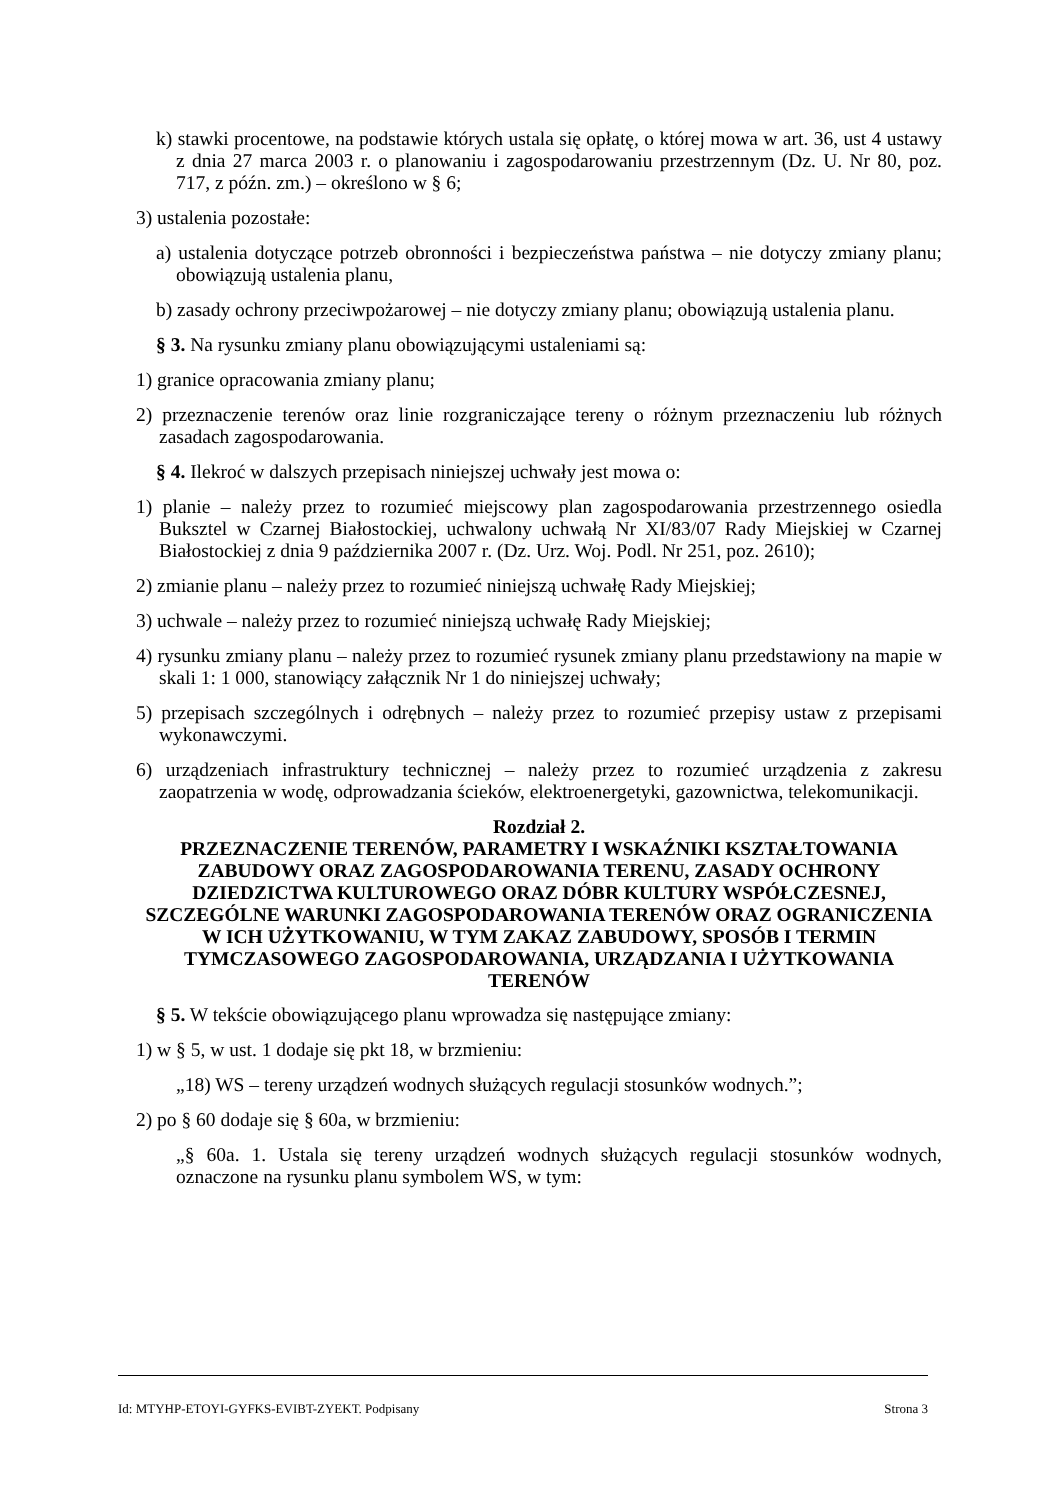k) stawki procentowe, na podstawie których ustala się opłatę, o której mowa w art. 36, ust 4 ustawy z dnia 27 marca 2003 r. o planowaniu i zagospodarowaniu przestrzennym (Dz. U. Nr 80, poz. 717, z późn. zm.) – określono w § 6;
3) ustalenia pozostałe:
a) ustalenia dotyczące potrzeb obronności i bezpieczeństwa państwa – nie dotyczy zmiany planu; obowiązują ustalenia planu,
b) zasady ochrony przeciwpożarowej – nie dotyczy zmiany planu; obowiązują ustalenia planu.
§ 3. Na rysunku zmiany planu obowiązującymi ustaleniami są:
1) granice opracowania zmiany planu;
2) przeznaczenie terenów oraz linie rozgraniczające tereny o różnym przeznaczeniu lub różnych zasadach zagospodarowania.
§ 4. Ilekroć w dalszych przepisach niniejszej uchwały jest mowa o:
1) planie – należy przez to rozumieć miejscowy plan zagospodarowania przestrzennego osiedla Buksztel w Czarnej Białostockiej, uchwalony uchwałą Nr XI/83/07 Rady Miejskiej w Czarnej Białostockiej z dnia 9 października 2007 r. (Dz. Urz. Woj. Podl. Nr 251, poz. 2610);
2) zmianie planu – należy przez to rozumieć niniejszą uchwałę Rady Miejskiej;
3) uchwale – należy przez to rozumieć niniejszą uchwałę Rady Miejskiej;
4) rysunku zmiany planu – należy przez to rozumieć rysunek zmiany planu przedstawiony na mapie w skali 1: 1 000, stanowiący załącznik Nr 1 do niniejszej uchwały;
5) przepisach szczególnych i odrębnych – należy przez to rozumieć przepisy ustaw z przepisami wykonawczymi.
6) urządzeniach infrastruktury technicznej – należy przez to rozumieć urządzenia z zakresu zaopatrzenia w wodę, odprowadzania ścieków, elektroenergetyki, gazownictwa, telekomunikacji.
Rozdział 2.
PRZEZNACZENIE TERENÓW, PARAMETRY I WSKAŹNIKI KSZTAŁTOWANIA ZABUDOWY ORAZ ZAGOSPODAROWANIA TERENU, ZASADY OCHRONY DZIEDZICTWA KULTUROWEGO ORAZ DÓBR KULTURY WSPÓŁCZESNEJ, SZCZEGÓLNE WARUNKI ZAGOSPODAROWANIA TERENÓW ORAZ OGRANICZENIA W ICH UŻYTKOWANIU, W TYM ZAKAZ ZABUDOWY, SPOSÓB I TERMIN TYMCZASOWEGO ZAGOSPODAROWANIA, URZĄDZANIA I UŻYTKOWANIA TERENÓW
§ 5. W tekście obowiązującego planu wprowadza się następujące zmiany:
1) w § 5, w ust. 1 dodaje się pkt 18, w brzmieniu:
„18) WS – tereny urządzeń wodnych służących regulacji stosunków wodnych.”;
2) po § 60 dodaje się § 60a, w brzmieniu:
„§ 60a. 1. Ustala się tereny urządzeń wodnych służących regulacji stosunków wodnych, oznaczone na rysunku planu symbolem WS, w tym:
Id: MTYHP-ETOYI-GYFKS-EVIBT-ZYEKT. Podpisany Strona 3